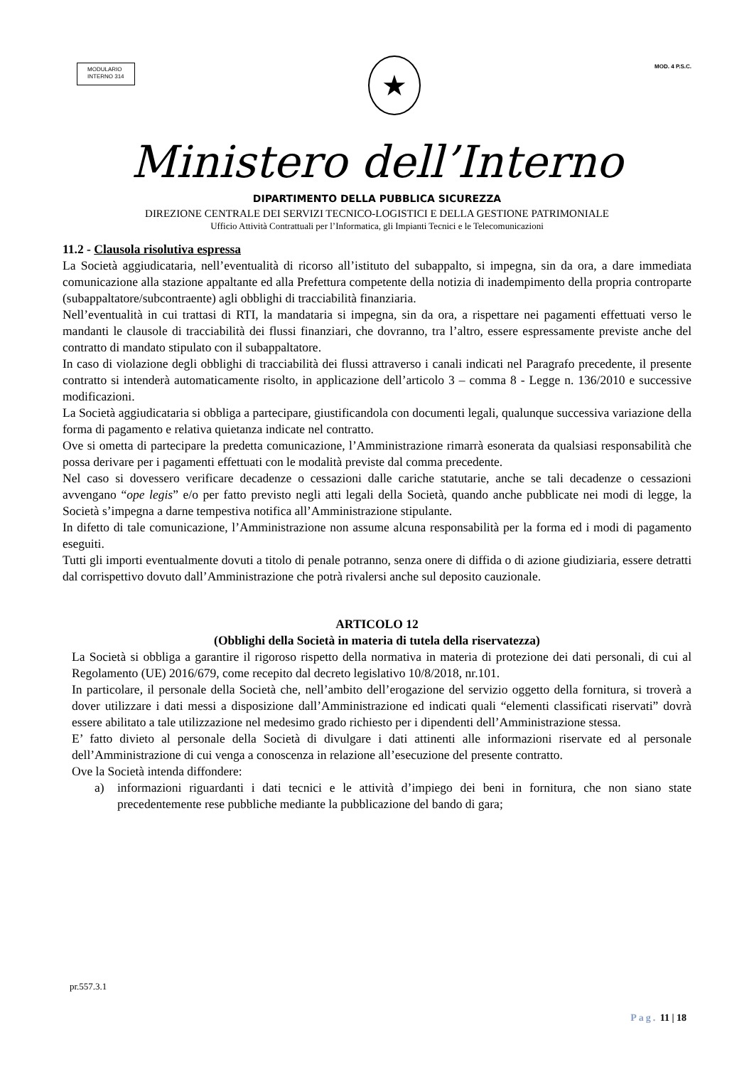MODULARIO
INTERNO 314
★
MOD. 4 P.S.C.
Ministero dell’Interno
DIPARTIMENTO DELLA PUBBLICA SICUREZZA
DIREZIONE CENTRALE DEI SERVIZI TECNICO-LOGISTICI E DELLA GESTIONE PATRIMONIALE
Ufficio Attività Contrattuali per l’Informatica, gli Impianti Tecnici e le Telecomunicazioni
11.2 - Clausola risolutiva espressa
La Società aggiudicataria, nell’eventualità di ricorso all’istituto del subappalto, si impegna, sin da ora, a dare immediata comunicazione alla stazione appaltante ed alla Prefettura competente della notizia di inadempimento della propria controparte (subappaltatore/subcontraente) agli obblighi di tracciabilità finanziaria.
Nell’eventualità in cui trattasi di RTI, la mandataria si impegna, sin da ora, a rispettare nei pagamenti effettuati verso le mandanti le clausole di tracciabilità dei flussi finanziari, che dovranno, tra l’altro, essere espressamente previste anche del contratto di mandato stipulato con il subappaltatore.
In caso di violazione degli obblighi di tracciabilità dei flussi attraverso i canali indicati nel Paragrafo precedente, il presente contratto si intenderà automaticamente risolto, in applicazione dell’articolo 3 – comma 8 - Legge n. 136/2010 e successive modificazioni.
La Società aggiudicataria si obbliga a partecipare, giustificandola con documenti legali, qualunque successiva variazione della forma di pagamento e relativa quietanza indicate nel contratto.
Ove si ometta di partecipare la predetta comunicazione, l’Amministrazione rimarrà esonerata da qualsiasi responsabilità che possa derivare per i pagamenti effettuati con le modalità previste dal comma precedente.
Nel caso si dovessero verificare decadenze o cessazioni dalle cariche statutarie, anche se tali decadenze o cessazioni avvengano “ope legis” e/o per fatto previsto negli atti legali della Società, quando anche pubblicate nei modi di legge, la Società s’impegna a darne tempestiva notifica all’Amministrazione stipulante.
In difetto di tale comunicazione, l’Amministrazione non assume alcuna responsabilità per la forma ed i modi di pagamento eseguiti.
Tutti gli importi eventualmente dovuti a titolo di penale potranno, senza onere di diffida o di azione giudiziaria, essere detratti dal corrispettivo dovuto dall’Amministrazione che potrà rivalersi anche sul deposito cauzionale.
ARTICOLO 12
(Obblighi della Società in materia di tutela della riservatezza)
La Società si obbliga a garantire il rigoroso rispetto della normativa in materia di protezione dei dati personali, di cui al Regolamento (UE) 2016/679, come recepito dal decreto legislativo 10/8/2018, nr.101.
In particolare, il personale della Società che, nell’ambito dell’erogazione del servizio oggetto della fornitura, si troverà a dover utilizzare i dati messi a disposizione dall’Amministrazione ed indicati quali “elementi classificati riservati” dovrà essere abilitato a tale utilizzazione nel medesimo grado richiesto per i dipendenti dell’Amministrazione stessa.
E’ fatto divieto al personale della Società di divulgare i dati attinenti alle informazioni riservate ed al personale dell’Amministrazione di cui venga a conoscenza in relazione all’esecuzione del presente contratto.
Ove la Società intenda diffondere:
a) informazioni riguardanti i dati tecnici e le attività d’impiego dei beni in fornitura, che non siano state precedentemente rese pubbliche mediante la pubblicazione del bando di gara;
pr.557.3.1
Pag. 11 | 18